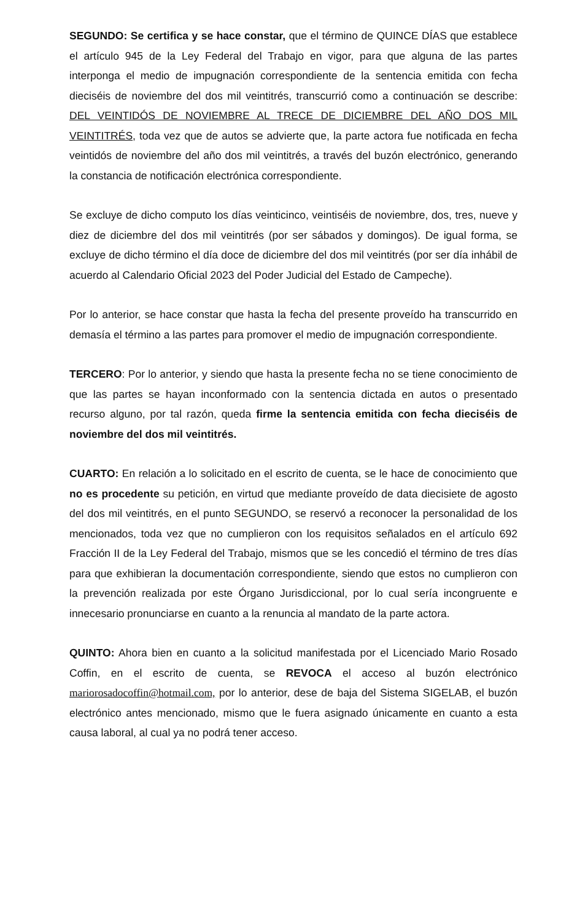SEGUNDO: Se certifica y se hace constar, que el término de QUINCE DÍAS que establece el artículo 945 de la Ley Federal del Trabajo en vigor, para que alguna de las partes interponga el medio de impugnación correspondiente de la sentencia emitida con fecha dieciséis de noviembre del dos mil veintitrés, transcurrió como a continuación se describe: DEL VEINTIDÓS DE NOVIEMBRE AL TRECE DE DICIEMBRE DEL AÑO DOS MIL VEINTITRÉS, toda vez que de autos se advierte que, la parte actora fue notificada en fecha veintidós de noviembre del año dos mil veintitrés, a través del buzón electrónico, generando la constancia de notificación electrónica correspondiente.
Se excluye de dicho computo los días veinticinco, veintiséis de noviembre, dos, tres, nueve y diez de diciembre del dos mil veintitrés (por ser sábados y domingos). De igual forma, se excluye de dicho término el día doce de diciembre del dos mil veintitrés (por ser día inhábil de acuerdo al Calendario Oficial 2023 del Poder Judicial del Estado de Campeche).
Por lo anterior, se hace constar que hasta la fecha del presente proveído ha transcurrido en demasía el término a las partes para promover el medio de impugnación correspondiente.
TERCERO: Por lo anterior, y siendo que hasta la presente fecha no se tiene conocimiento de que las partes se hayan inconformado con la sentencia dictada en autos o presentado recurso alguno, por tal razón, queda firme la sentencia emitida con fecha dieciséis de noviembre del dos mil veintitrés.
CUARTO: En relación a lo solicitado en el escrito de cuenta, se le hace de conocimiento que no es procedente su petición, en virtud que mediante proveído de data diecisiete de agosto del dos mil veintitrés, en el punto SEGUNDO, se reservó a reconocer la personalidad de los mencionados, toda vez que no cumplieron con los requisitos señalados en el artículo 692 Fracción II de la Ley Federal del Trabajo, mismos que se les concedió el término de tres días para que exhibieran la documentación correspondiente, siendo que estos no cumplieron con la prevención realizada por este Órgano Jurisdiccional, por lo cual sería incongruente e innecesario pronunciarse en cuanto a la renuncia al mandato de la parte actora.
QUINTO: Ahora bien en cuanto a la solicitud manifestada por el Licenciado Mario Rosado Coffin, en el escrito de cuenta, se REVOCA el acceso al buzón electrónico mariorosadocoffin@hotmail.com, por lo anterior, dese de baja del Sistema SIGELAB, el buzón electrónico antes mencionado, mismo que le fuera asignado únicamente en cuanto a esta causa laboral, al cual ya no podrá tener acceso.